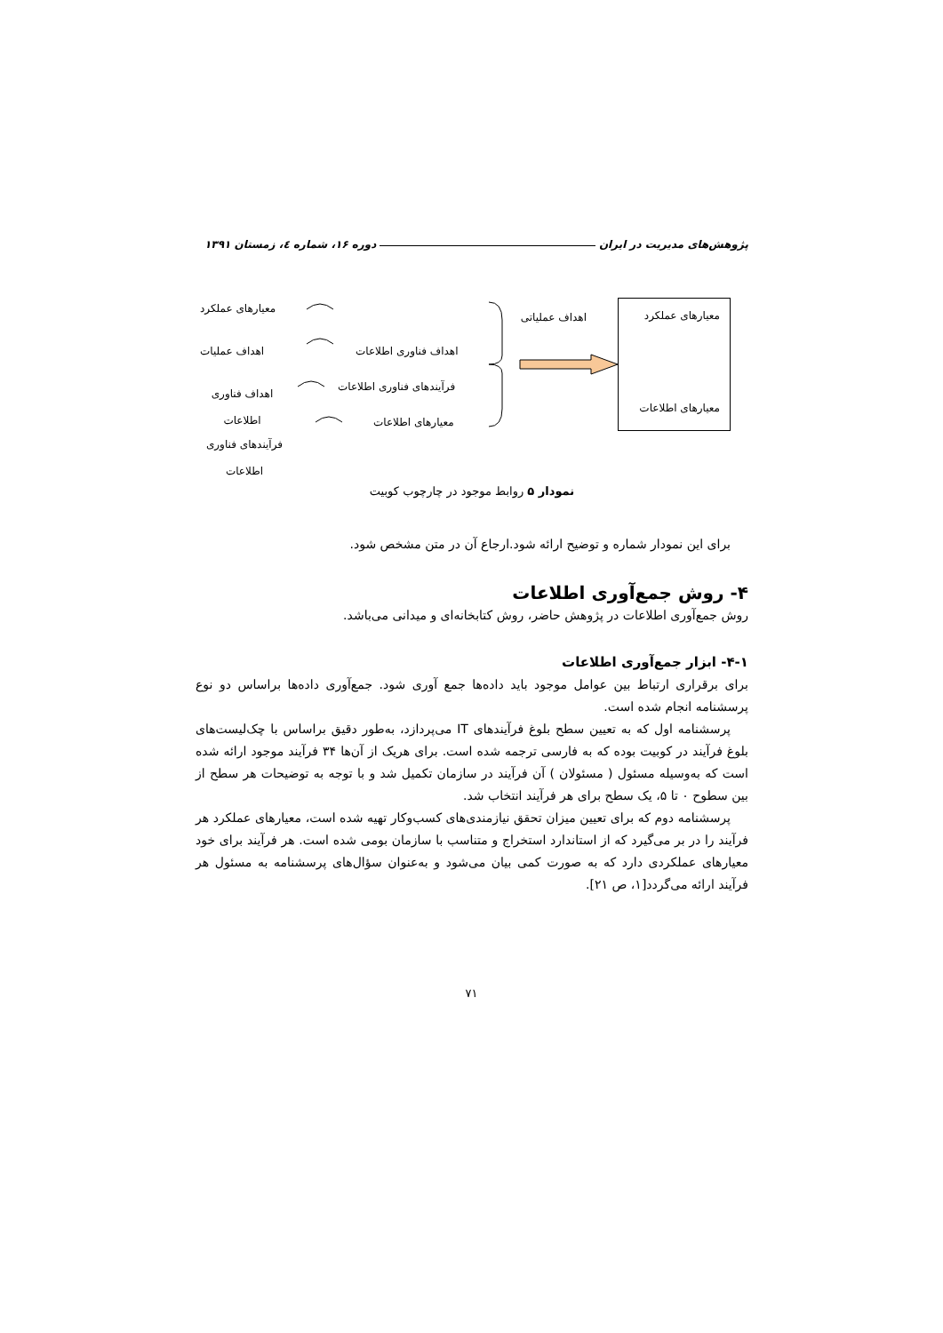پژوهش‌های مدیریت در ایران دوره ۱۶، شماره ٤، زمستان ۱۳۹۱
معیارهای عملکرد
معیارهای اطلاعات
اهداف عملیاتی
اهداف فناوری اطلاعات
فرآیندهای فناوری اطلاعات
معیارهای اطلاعات
معیارهای عملکرد
اهداف عملیات
اهداف فناوری اطلاعات
فرآیندهای فناوری اطلاعات
نمودار ۵ روابط موجود در چارچوب کوبیت
برای این نمودار شماره و توضیح ارائه شود.ارجاع آن در متن مشخص شود.
۴- روش جمع‌آوری اطلاعات
روش جمع‌آوری اطلاعات در پژوهش حاضر، روش کتابخانه‌ای و میدانی می‌باشد.
۴-۱- ابزار جمع‌آوری اطلاعات
برای برقراری ارتباط بین عوامل موجود باید داده‌ها جمع آوری شود. جمع‌آوری داده‌ها براساس دو نوع پرسشنامه انجام شده است.
پرسشنامه اول که به تعیین سطح بلوغ فرآیندهای IT می‌پردازد، به‌طور دقیق براساس با چک‌لیست‌های بلوغ فرآیند در کوبیت بوده که به فارسی ترجمه شده است. برای هریک از آن‌ها ۳۴ فرآیند موجود ارائه شده است که به‌وسیله مسئول ( مسئولان ) آن فرآیند در سازمان تکمیل شد و با توجه به توضیحات هر سطح از بین سطوح ۰ تا ۵، یک سطح برای هر فرآیند انتخاب شد.
پرسشنامه دوم که برای تعیین میزان تحقق نیازمندی‌های کسب‌وکار تهیه شده است، معیارهای عملکرد هر فرآیند را در بر می‌گیرد که از استاندارد استخراج و متناسب با سازمان بومی شده است. هر فرآیند برای خود معیارهای عملکردی دارد که به صورت کمی بیان می‌شود و به‌عنوان سؤال‌های پرسشنامه به مسئول هر فرآیند ارائه می‌گردد[۱، ص ۲۱].
۷۱